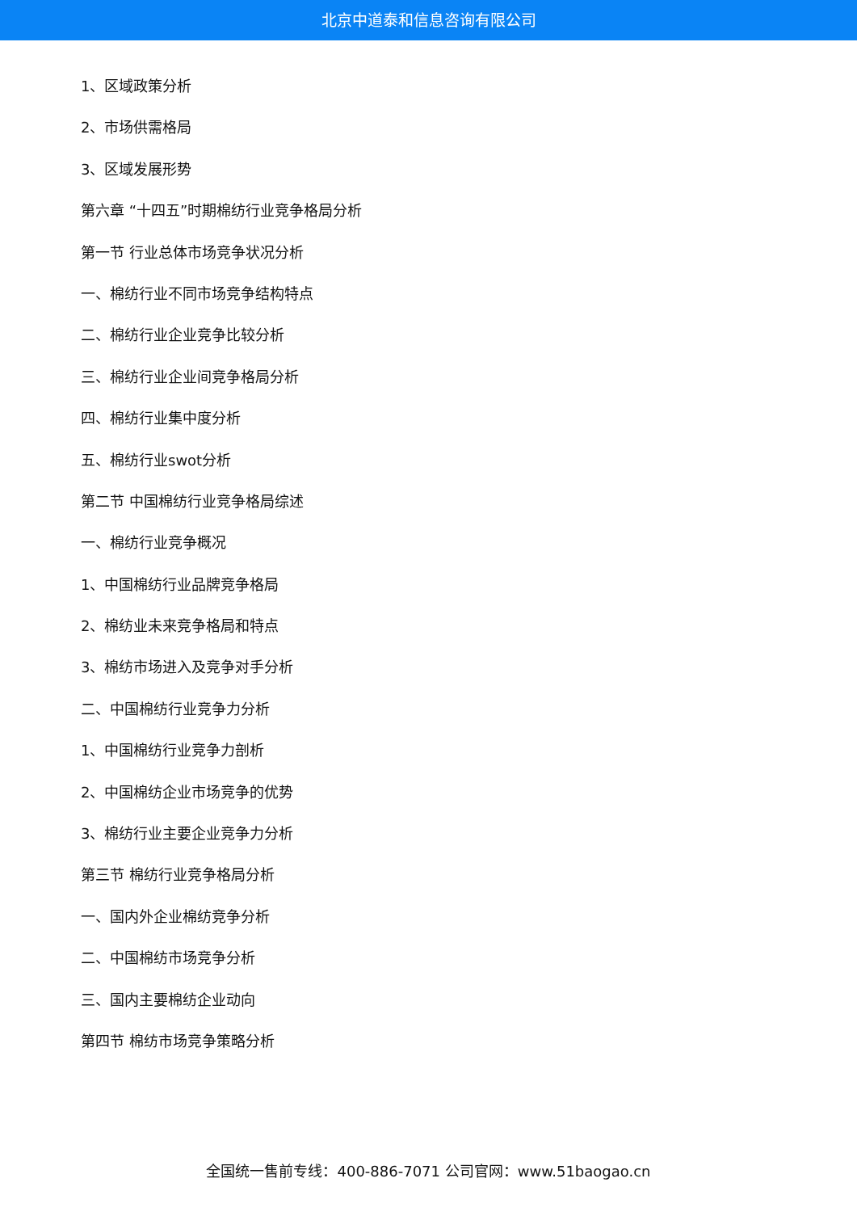北京中道泰和信息咨询有限公司
1、区域政策分析
2、市场供需格局
3、区域发展形势
第六章 “十四五”时期棉纺行业竞争格局分析
第一节 行业总体市场竞争状况分析
一、棉纺行业不同市场竞争结构特点
二、棉纺行业企业竞争比较分析
三、棉纺行业企业间竞争格局分析
四、棉纺行业集中度分析
五、棉纺行业swot分析
第二节 中国棉纺行业竞争格局综述
一、棉纺行业竞争概况
1、中国棉纺行业品牌竞争格局
2、棉纺业未来竞争格局和特点
3、棉纺市场进入及竞争对手分析
二、中国棉纺行业竞争力分析
1、中国棉纺行业竞争力剖析
2、中国棉纺企业市场竞争的优势
3、棉纺行业主要企业竞争力分析
第三节 棉纺行业竞争格局分析
一、国内外企业棉纺竞争分析
二、中国棉纺市场竞争分析
三、国内主要棉纺企业动向
第四节 棉纺市场竞争策略分析
全国统一售前专线：400-886-7071 公司官网：www.51baogao.cn